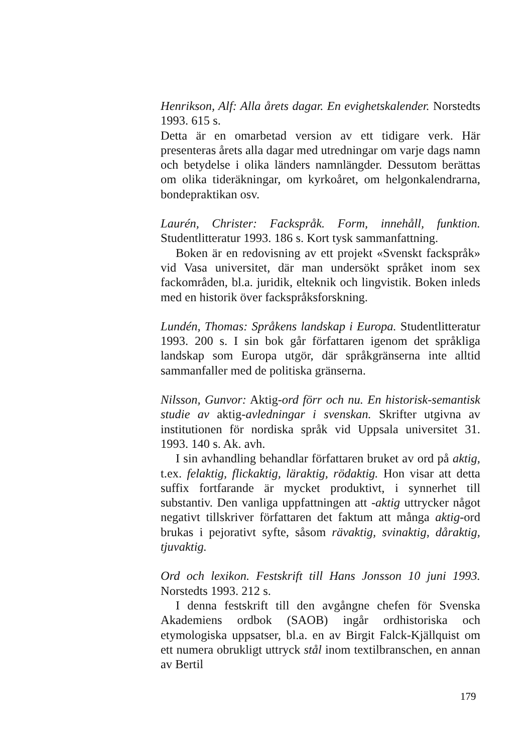Henrikson, Alf: Alla årets dagar. En evighetskalender. Norstedts 1993. 615 s.
Detta är en omarbetad version av ett tidigare verk. Här presenteras årets alla dagar med utredningar om varje dags namn och betydelse i olika länders namnlängder. Dessutom berättas om olika tideräkningar, om kyrkoåret, om helgonkalendrarna, bondepraktikan osv.
Laurén, Christer: Fackspråk. Form, innehåll, funktion. Studentlitteratur 1993. 186 s. Kort tysk sammanfattning.
Boken är en redovisning av ett projekt «Svenskt fackspråk» vid Vasa universitet, där man undersökt språket inom sex fackområden, bl.a. juridik, elteknik och lingvistik. Boken inleds med en historik över fackspråksforskning.
Lundén, Thomas: Språkens landskap i Europa. Studentlitteratur 1993. 200 s. I sin bok går författaren igenom det språkliga landskap som Europa utgör, där språkgränserna inte alltid sammanfaller med de politiska gränserna.
Nilsson, Gunvor: Aktig-ord förr och nu. En historisk-semantisk studie av aktig-avledningar i svenskan. Skrifter utgivna av institutionen för nordiska språk vid Uppsala universitet 31. 1993. 140 s. Ak. avh.
I sin avhandling behandlar författaren bruket av ord på aktig, t.ex. felaktig, flickaktig, läraktig, rödaktig. Hon visar att detta suffix fortfarande är mycket produktivt, i synnerhet till substantiv. Den vanliga uppfattningen att -aktig uttrycker något negativt tillskriver författaren det faktum att många aktig-ord brukas i pejorativt syfte, såsom rävaktig, svinaktig, dåraktig, tjuvaktig.
Ord och lexikon. Festskrift till Hans Jonsson 10 juni 1993. Norstedts 1993. 212 s.
I denna festskrift till den avgångne chefen för Svenska Akademiens ordbok (SAOB) ingår ordhistoriska och etymologiska uppsatser, bl.a. en av Birgit Falck-Kjällquist om ett numera obrukligt uttryck stål inom textilbranschen, en annan av Bertil
179